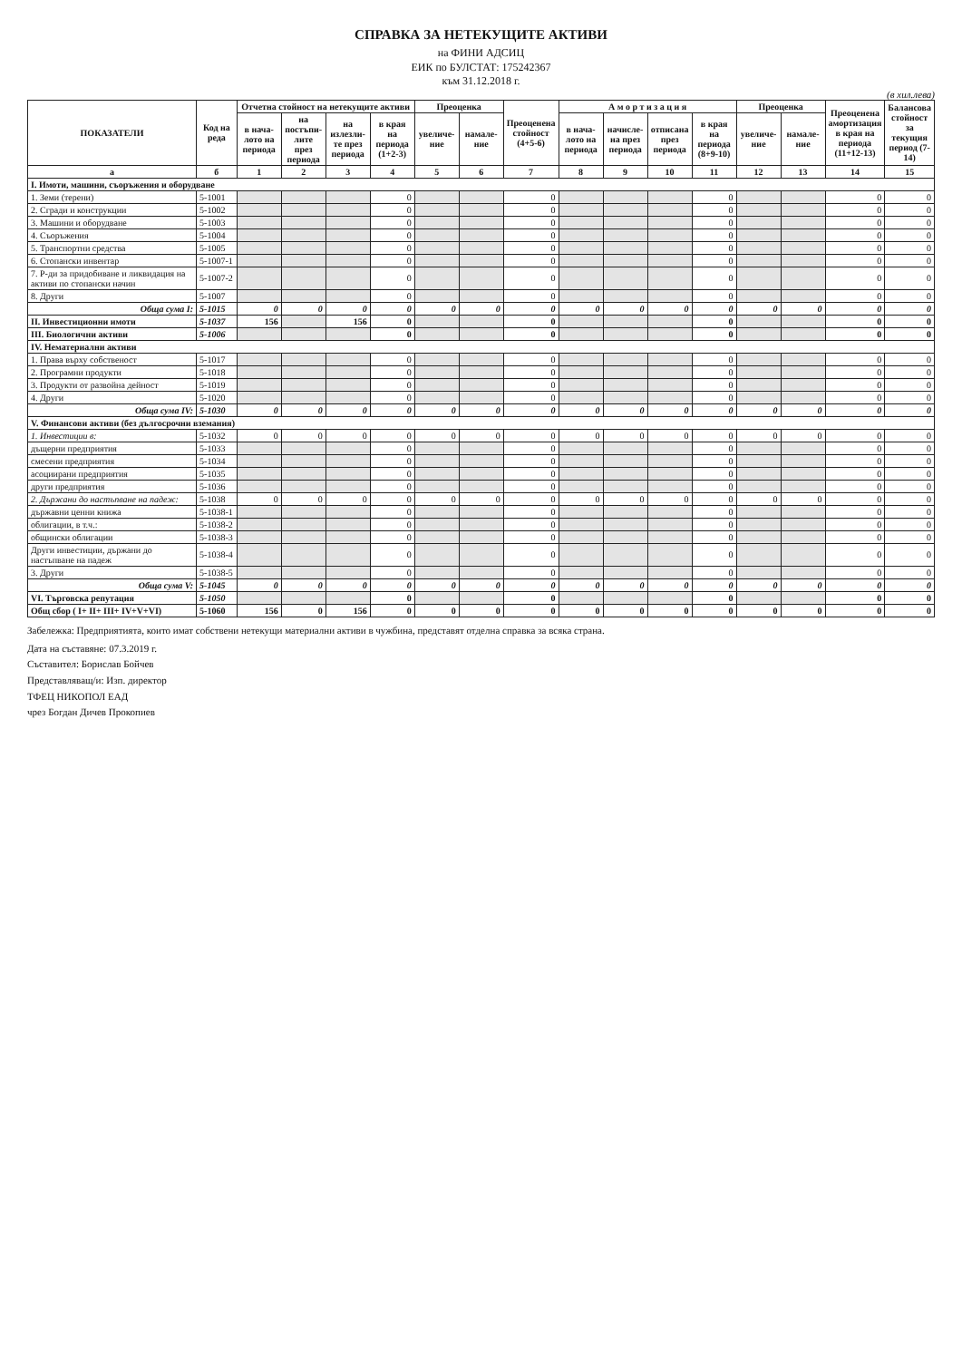СПРАВКА ЗА НЕТЕКУЩИТЕ АКТИВИ
на ФИНИ АДСИЦ
ЕИК по БУЛСТАТ: 175242367
към 31.12.2018 г.
(в хил.лева)
| ПОКАЗАТЕЛИ | Код на реда | Отчетна стойност на нетекущите активи | | | | Преоценка | | Преоценена стойност (4+5-6) | А м о р т и з а ц и я | | | | Преоценка | | Преоценена амортизация в края на периода (11+12-13) | Балансова стойност за текущия период (7-14) |
| --- | --- | --- | --- | --- | --- | --- | --- | --- | --- | --- | --- | --- | --- | --- | --- | --- |
| | | в нача-лото на периода | на постъпи-лите през периода | на излезли-те през периода | в края на периода (1+2-3) | увеличе-ние | намале-ние | | в нача-лото на периода | начисле-на през периода | отписана през периода | в края на периода (8+9-10) | увеличе-ние | намале-ние | | |
| а | б | 1 | 2 | 3 | 4 | 5 | 6 | 7 | 8 | 9 | 10 | 11 | 12 | 13 | 14 | 15 |
| I. Имоти, машини, съоръжения и оборудване | | | | | | | | | | | | | | | | |
| 1. Земи (терени) | 5-1001 | | | | 0 | | | 0 | | | | 0 | | | 0 | 0 |
| 2. Сгради и конструкции | 5-1002 | | | | 0 | | | 0 | | | | 0 | | | 0 | 0 |
| 3. Машини и оборудване | 5-1003 | | | | 0 | | | 0 | | | | 0 | | | 0 | 0 |
| 4. Съоръжения | 5-1004 | | | | 0 | | | 0 | | | | 0 | | | 0 | 0 |
| 5. Транспортни средства | 5-1005 | | | | 0 | | | 0 | | | | 0 | | | 0 | 0 |
| 6. Стопански инвентар | 5-1007-1 | | | | 0 | | | 0 | | | | 0 | | | 0 | 0 |
| 7. Р-ди за придобиване и ликвидация на активи по стопански начин | 5-1007-2 | | | | 0 | | | 0 | | | | 0 | | | 0 | 0 |
| 8. Други | 5-1007 | | | | 0 | | | 0 | | | | 0 | | | 0 | 0 |
| Обща сума I: | 5-1015 | 0 | 0 | 0 | 0 | 0 | 0 | 0 | 0 | 0 | 0 | 0 | 0 | 0 | 0 | 0 |
| II. Инвестиционни имоти | 5-1037 | 156 | | 156 | 0 | | | 0 | | | | 0 | | | 0 | 0 |
| III. Биологични активи | 5-1006 | | | | 0 | | | 0 | | | | 0 | | | 0 | 0 |
| IV. Нематериални активи | | | | | | | | | | | | | | | | |
| 1. Права върху собственост | 5-1017 | | | | 0 | | | 0 | | | | 0 | | | 0 | 0 |
| 2. Програмни продукти | 5-1018 | | | | 0 | | | 0 | | | | 0 | | | 0 | 0 |
| 3. Продукти от развойна дейност | 5-1019 | | | | 0 | | | 0 | | | | 0 | | | 0 | 0 |
| 4. Други | 5-1020 | | | | 0 | | | 0 | | | | 0 | | | 0 | 0 |
| Обща сума IV: | 5-1030 | 0 | 0 | 0 | 0 | 0 | 0 | 0 | 0 | 0 | 0 | 0 | 0 | 0 | 0 | 0 |
| V. Финансови активи (без дългосрочни вземания) | | | | | | | | | | | | | | | | |
| 1. Инвестиции в: | 5-1032 | 0 | 0 | 0 | 0 | 0 | 0 | 0 | 0 | 0 | 0 | 0 | 0 | 0 | 0 | 0 |
| дъщерни предприятия | 5-1033 | | | | 0 | | | 0 | | | | 0 | | | 0 | 0 |
| смесени предприятия | 5-1034 | | | | 0 | | | 0 | | | | 0 | | | 0 | 0 |
| асоциирани предприятия | 5-1035 | | | | 0 | | | 0 | | | | 0 | | | 0 | 0 |
| други предприятия | 5-1036 | | | | 0 | | | 0 | | | | 0 | | | 0 | 0 |
| 2. Държани до настъпване на падеж: | 5-1038 | 0 | 0 | 0 | 0 | 0 | 0 | 0 | 0 | 0 | 0 | 0 | 0 | 0 | 0 | 0 |
| държавни ценни книжа | 5-1038-1 | | | | 0 | | | 0 | | | | 0 | | | 0 | 0 |
| облигации, в т.ч.: | 5-1038-2 | | | | 0 | | | 0 | | | | 0 | | | 0 | 0 |
| общински облигации | 5-1038-3 | | | | 0 | | | 0 | | | | 0 | | | 0 | 0 |
| Други инвестиции, държани до настъпване на падеж | 5-1038-4 | | | | 0 | | | 0 | | | | 0 | | | 0 | 0 |
| 3. Други | 5-1038-5 | | | | 0 | | | 0 | | | | 0 | | | 0 | 0 |
| Обща сума V: | 5-1045 | 0 | 0 | 0 | 0 | 0 | 0 | 0 | 0 | 0 | 0 | 0 | 0 | 0 | 0 | 0 |
| VI. Търговска репутация | 5-1050 | | | | 0 | | | 0 | | | | 0 | | | 0 | 0 |
| Общ сбор ( I+ II+ III+ IV+V+VI) | 5-1060 | 156 | 0 | 156 | 0 | 0 | 0 | 0 | 0 | 0 | 0 | 0 | 0 | 0 | 0 | 0 |
Забележка: Предприятията, които имат собствени нетекущи материални активи в чужбина, представят отделна справка за всяка страна.
Дата на съставяне: 07.3.2019 г.
Съставител: Борислав Бойчев
Представляващ/и: Изп. директор
ТФЕЦ НИКОПОЛ ЕАД
чрез Богдан Дичев Прокопиев